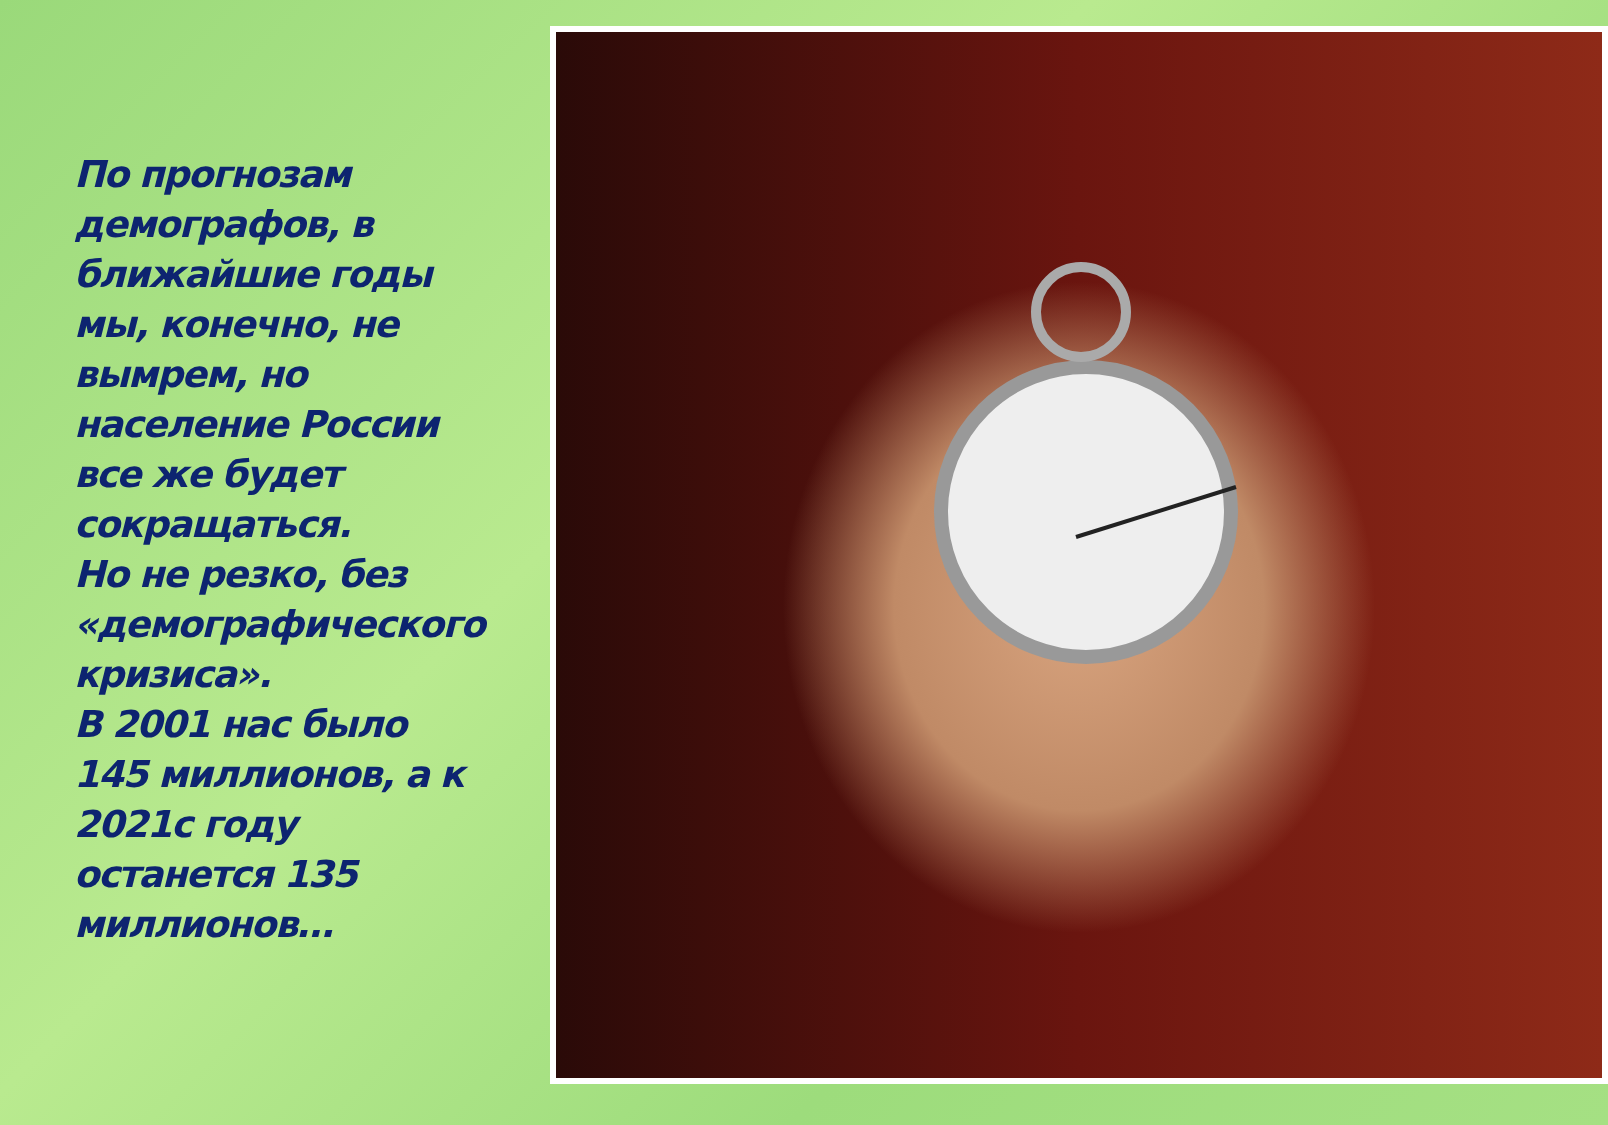По прогнозам демографов, в ближайшие годы мы, конечно, не вымрем, но население России все же будет сокращаться.
Но не резко, без «демографического кризиса».
В 2001 нас было 145 миллионов, а к 2021с году останется 135 миллионов…